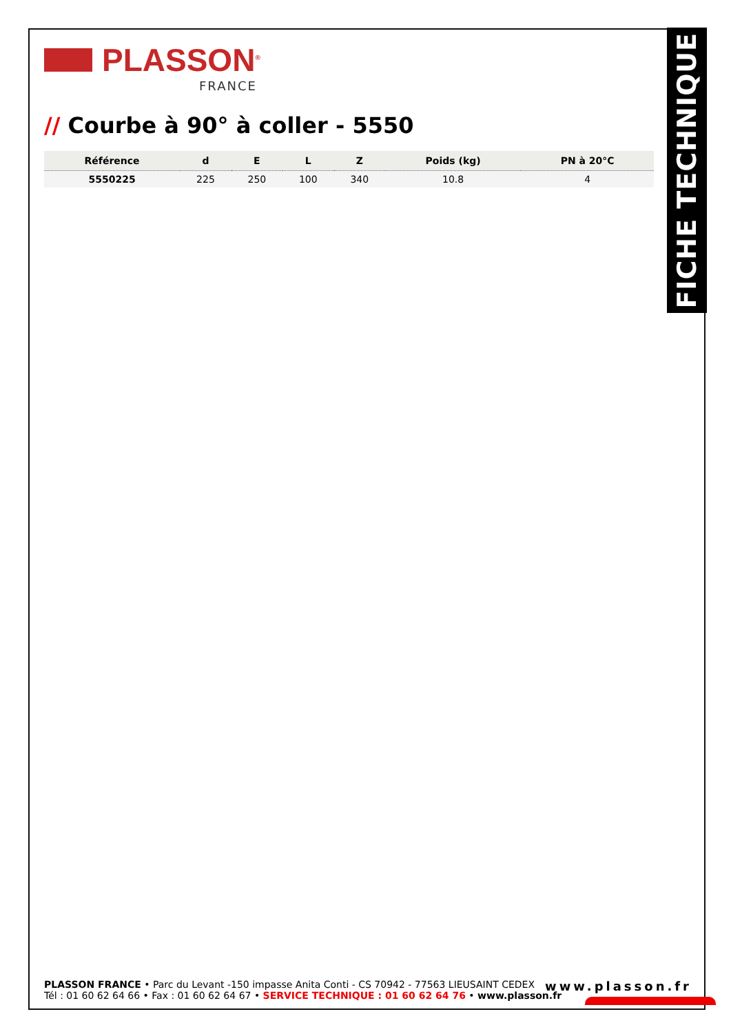FICHE TECHNIQUE
PLASSON<sup>®</sup>
FRANCE
// Courbe à 90° à coller - 5550
| Référence | d | E | L | Z | Poids (kg) | PN à 20°C |
| --- | --- | --- | --- | --- | --- | --- |
| 5550225 | 225 | 250 | 100 | 340 | 10.8 | 4 |
PLASSON FRANCE • Parc du Levant -150 impasse Anita Conti - CS 70942 - 77563 LIEUSAINT CEDEX
Tél : 01 60 62 64 66 • Fax : 01 60 62 64 67 • SERVICE TECHNIQUE : 01 60 62 64 76 • www.plasson.fr
www.plasson.fr